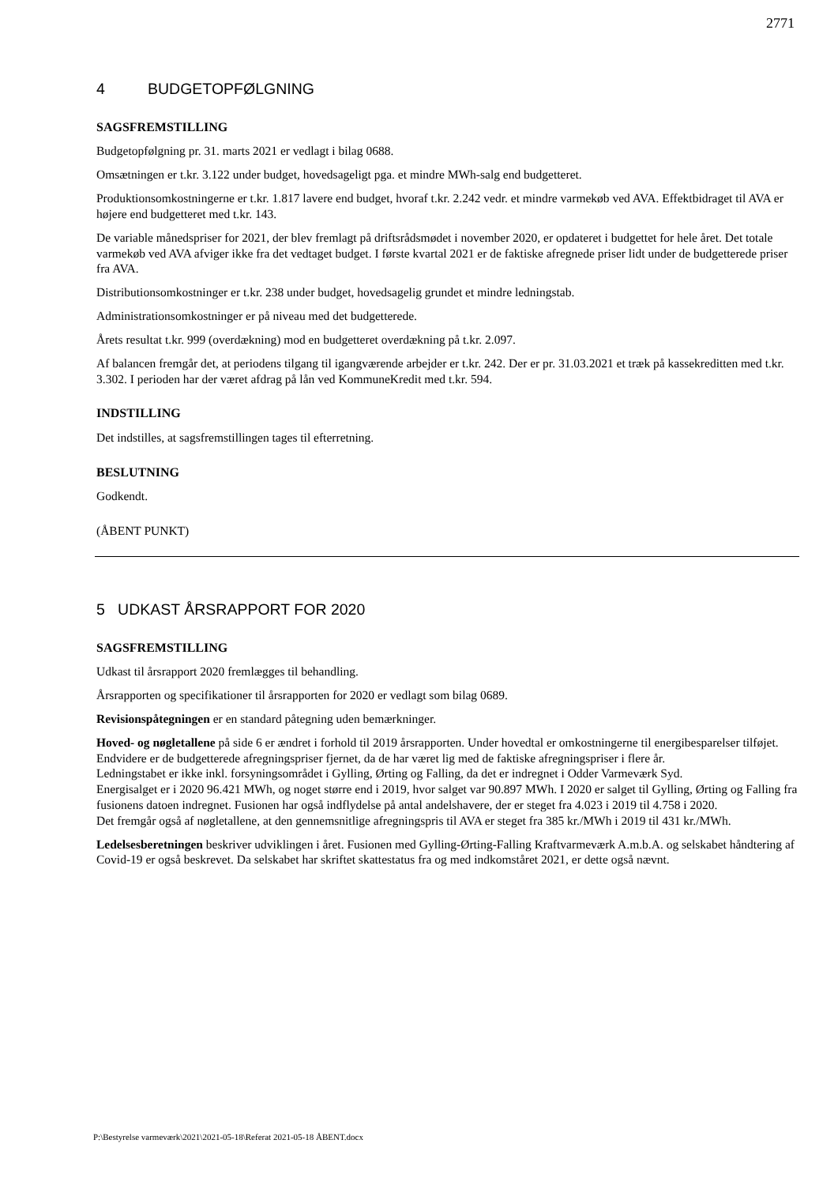2771
4 BUDGETOPFØLGNING
SAGSFREMSTILLING
Budgetopfølgning pr. 31. marts 2021 er vedlagt i bilag 0688.
Omsætningen er t.kr. 3.122 under budget, hovedsageligt pga. et mindre MWh-salg end budgetteret.
Produktionsomkostningerne er t.kr. 1.817 lavere end budget, hvoraf t.kr. 2.242 vedr. et mindre varmekøb ved AVA. Effektbidraget til AVA er højere end budgetteret med t.kr. 143.
De variable månedspriser for 2021, der blev fremlagt på driftsrådsmødet i november 2020, er opdateret i budgettet for hele året. Det totale varmekøb ved AVA afviger ikke fra det vedtaget budget. I første kvartal 2021 er de faktiske afregnede priser lidt under de budgetterede priser fra AVA.
Distributionsomkostninger er t.kr. 238 under budget, hovedsagelig grundet et mindre ledningstab.
Administrationsomkostninger er på niveau med det budgetterede.
Årets resultat t.kr. 999 (overdækning) mod en budgetteret overdækning på t.kr. 2.097.
Af balancen fremgår det, at periodens tilgang til igangværende arbejder er t.kr. 242. Der er pr. 31.03.2021 et træk på kassekreditten med t.kr. 3.302. I perioden har der været afdrag på lån ved KommuneKredit med t.kr. 594.
INDSTILLING
Det indstilles, at sagsfremstillingen tages til efterretning.
BESLUTNING
Godkendt.
(ÅBENT PUNKT)
5 UDKAST ÅRSRAPPORT FOR 2020
SAGSFREMSTILLING
Udkast til årsrapport 2020 fremlægges til behandling.
Årsrapporten og specifikationer til årsrapporten for 2020 er vedlagt som bilag 0689.
Revisionspåtegningen er en standard påtegning uden bemærkninger.
Hoved- og nøgletallene på side 6 er ændret i forhold til 2019 årsrapporten. Under hovedtal er omkostningerne til energibesparelser tilføjet. Endvidere er de budgetterede afregningspriser fjernet, da de har været lig med de faktiske afregningspriser i flere år.
Ledningstabet er ikke inkl. forsyningsområdet i Gylling, Ørting og Falling, da det er indregnet i Odder Varmeværk Syd.
Energisalget er i 2020 96.421 MWh, og noget større end i 2019, hvor salget var 90.897 MWh. I 2020 er salget til Gylling, Ørting og Falling fra fusionens datoen indregnet. Fusionen har også indflydelse på antal andelshavere, der er steget fra 4.023 i 2019 til 4.758 i 2020.
Det fremgår også af nøgletallene, at den gennemsnitlige afregningspris til AVA er steget fra 385 kr./MWh i 2019 til 431 kr./MWh.
Ledelsesberetningen beskriver udviklingen i året. Fusionen med Gylling-Ørting-Falling Kraftvarmeværk A.m.b.A. og selskabet håndtering af Covid-19 er også beskrevet. Da selskabet har skriftet skattestatus fra og med indkomståret 2021, er dette også nævnt.
P:\Bestyrelse varmeværk\2021\2021-05-18\Referat 2021-05-18 ÅBENT.docx